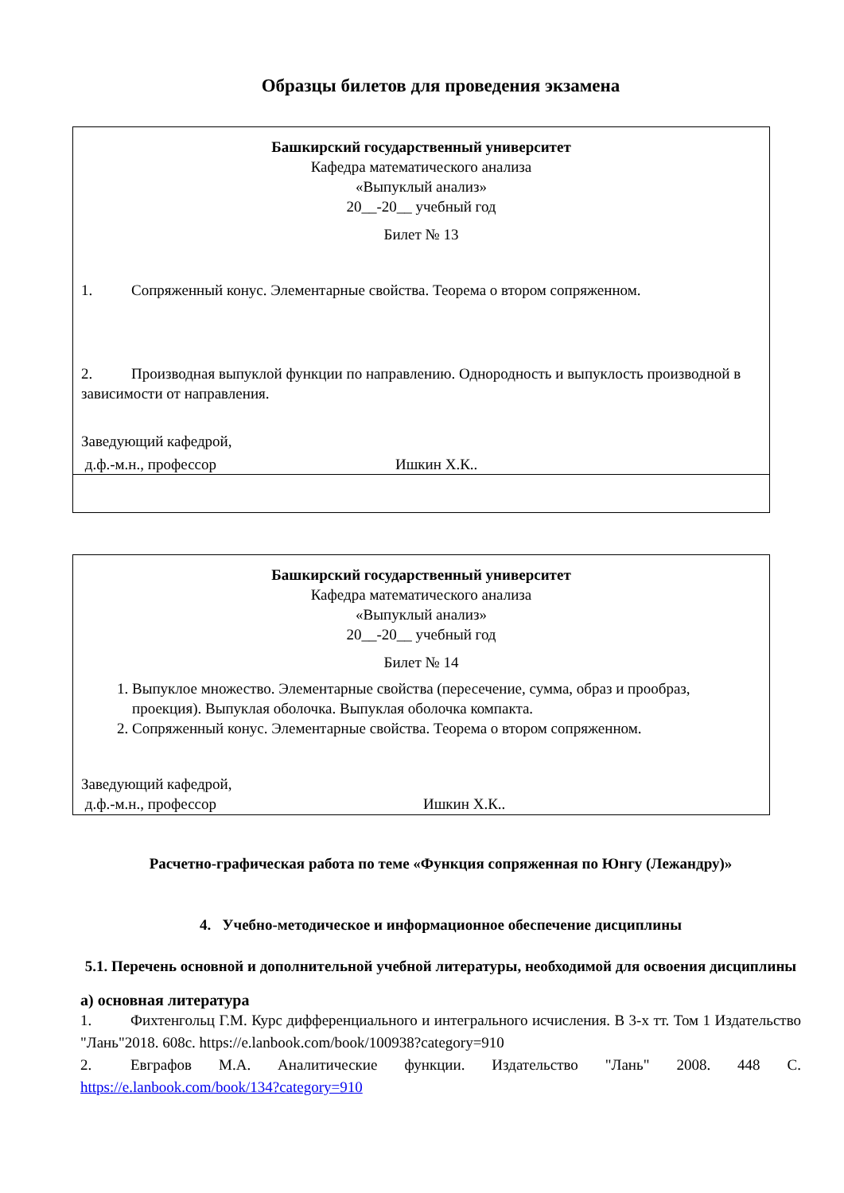Образцы билетов для проведения экзамена
| Башкирский государственный университет Кафедра математического анализа «Выпуклый анализ» 20__-20__ учебный год Билет № 13 1. Сопряженный конус. Элементарные свойства. Теорема о втором сопряженном. 2. Производная выпуклой функции по направлению. Однородность и выпуклость производной в зависимости от направления. Заведующий кафедрой, д.ф.-м.н., профессор Ишкин Х.К.. |
| Башкирский государственный университет Кафедра математического анализа «Выпуклый анализ» 20__-20__ учебный год Билет № 14 1. Выпуклое множество. Элементарные свойства (пересечение, сумма, образ и прообраз, проекция). Выпуклая оболочка. Выпуклая оболочка компакта. 2. Сопряженный конус. Элементарные свойства. Теорема о втором сопряженном. Заведующий кафедрой, д.ф.-м.н., профессор Ишкин Х.К.. |
Расчетно-графическая работа по теме «Функция сопряженная по Юнгу (Лежандру)»
4. Учебно-методическое и информационное обеспечение дисциплины
5.1. Перечень основной и дополнительной учебной литературы, необходимой для освоения дисциплины
а) основная литература
1. Фихтенгольц Г.М. Курс дифференциального и интегрального исчисления. В 3-х тт. Том 1 Издательство "Лань"2018. 608с. https://e.lanbook.com/book/100938?category=910
2. Евграфов М.А. Аналитические функции. Издательство "Лань" 2008. 448 С. https://e.lanbook.com/book/134?category=910